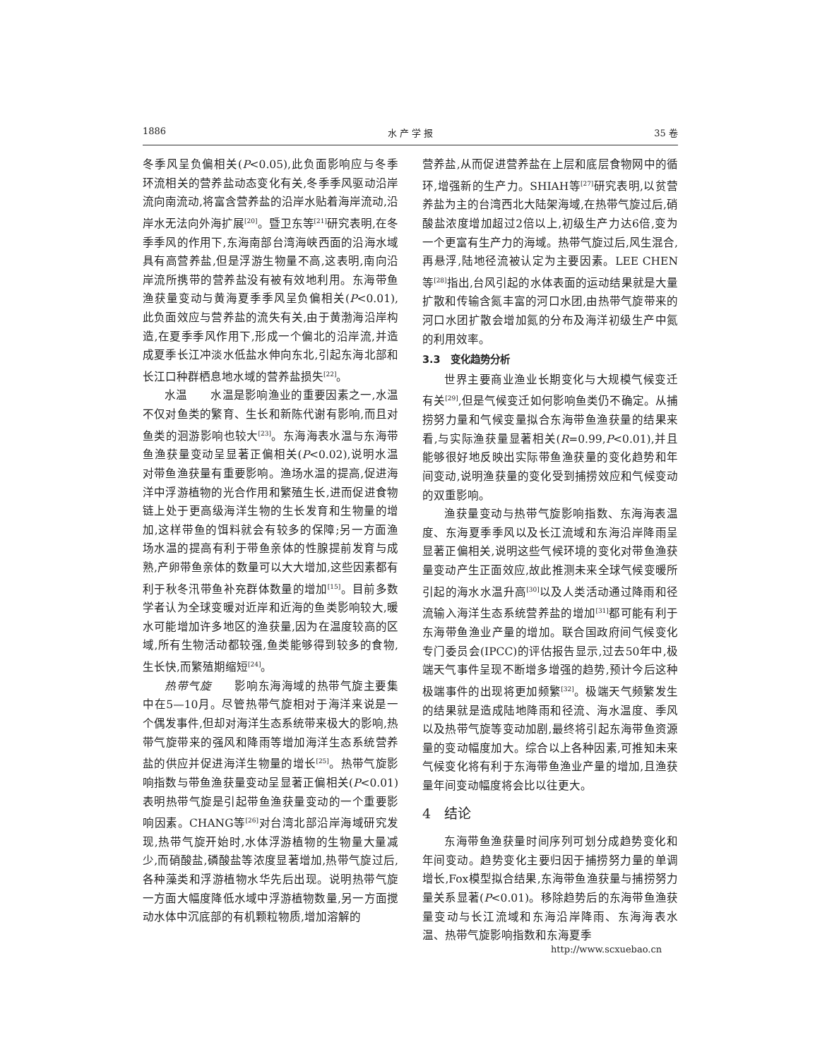1886 水 产 学 报 35 卷
冬季风呈负偏相关(P<0.05),此负面影响应与冬季环流相关的营养盐动态变化有关,冬季季风驱动沿岸流向南流动,将富含营养盐的沿岸水贴着海岸流动,沿岸水无法向外海扩展<sup>[20]</sup>。暨卫东等<sup>[21]</sup>研究表明,在冬季季风的作用下,东海南部台湾海峡西面的沿海水域具有高营养盐,但是浮游生物量不高,这表明,南向沿岸流所携带的营养盐没有被有效地利用。东海带鱼渔获量变动与黄海夏季季风呈负偏相关(P<0.01),此负面效应与营养盐的流失有关,由于黄渤海沿岸构造,在夏季季风作用下,形成一个偏北的沿岸流,并造成夏季长江冲淡水低盐水伸向东北,引起东海北部和长江口种群栖息地水域的营养盐损失<sup>[22]</sup>。
水温　　水温是影响渔业的重要因素之一,水温不仅对鱼类的繁育、生长和新陈代谢有影响,而且对鱼类的洄游影响也较大<sup>[23]</sup>。东海海表水温与东海带鱼渔获量变动呈显著正偏相关(P<0.02),说明水温对带鱼渔获量有重要影响。渔场水温的提高,促进海洋中浮游植物的光合作用和繁殖生长,进而促进食物链上处于更高级海洋生物的生长发育和生物量的增加,这样带鱼的饵料就会有较多的保障;另一方面渔场水温的提高有利于带鱼亲体的性腺提前发育与成熟,产卵带鱼亲体的数量可以大大增加,这些因素都有利于秋冬汛带鱼补充群体数量的增加<sup>[15]</sup>。目前多数学者认为全球变暖对近岸和近海的鱼类影响较大,暖水可能增加许多地区的渔获量,因为在温度较高的区域,所有生物活动都较强,鱼类能够得到较多的食物,生长快,而繁殖期缩短<sup>[24]</sup>。
热带气旋　　影响东海海域的热带气旋主要集中在5—10月。尽管热带气旋相对于海洋来说是一个偶发事件,但却对海洋生态系统带来极大的影响,热带气旋带来的强风和降雨等增加海洋生态系统营养盐的供应并促进海洋生物量的增长<sup>[25]</sup>。热带气旋影响指数与带鱼渔获量变动呈显著正偏相关(P<0.01)表明热带气旋是引起带鱼渔获量变动的一个重要影响因素。CHANG等<sup>[26]</sup>对台湾北部沿岸海域研究发现,热带气旋开始时,水体浮游植物的生物量大量减少,而硝酸盐,磷酸盐等浓度显著增加,热带气旋过后,各种藻类和浮游植物水华先后出现。说明热带气旋一方面大幅度降低水域中浮游植物数量,另一方面搅动水体中沉底部的有机颗粒物质,增加溶解的
营养盐,从而促进营养盐在上层和底层食物网中的循环,增强新的生产力。SHIAH等<sup>[27]</sup>研究表明,以贫营养盐为主的台湾西北大陆架海域,在热带气旋过后,硝酸盐浓度增加超过2倍以上,初级生产力达6倍,变为一个更富有生产力的海域。热带气旋过后,风生混合,再悬浮,陆地径流被认定为主要因素。LEE CHEN等<sup>[28]</sup>指出,台风引起的水体表面的运动结果就是大量扩散和传输含氮丰富的河口水团,由热带气旋带来的河口水团扩散会增加氮的分布及海洋初级生产中氮的利用效率。
3.3　变化趋势分析
世界主要商业渔业长期变化与大规模气候变迁有关<sup>[29]</sup>,但是气候变迁如何影响鱼类仍不确定。从捕捞努力量和气候变量拟合东海带鱼渔获量的结果来看,与实际渔获量显著相关(R=0.99,P<0.01),并且能够很好地反映出实际带鱼渔获量的变化趋势和年间变动,说明渔获量的变化受到捕捞效应和气候变动的双重影响。
渔获量变动与热带气旋影响指数、东海海表温度、东海夏季季风以及长江流域和东海沿岸降雨呈显著正偏相关,说明这些气候环境的变化对带鱼渔获量变动产生正面效应,故此推测未来全球气候变暖所引起的海水水温升高<sup>[30]</sup>以及人类活动通过降雨和径流输入海洋生态系统营养盐的增加<sup>[31]</sup>都可能有利于东海带鱼渔业产量的增加。联合国政府间气候变化专门委员会(IPCC)的评估报告显示,过去50年中,极端天气事件呈现不断增多增强的趋势,预计今后这种极端事件的出现将更加频繁<sup>[32]</sup>。极端天气频繁发生的结果就是造成陆地降雨和径流、海水温度、季风以及热带气旋等变动加剧,最终将引起东海带鱼资源量的变动幅度加大。综合以上各种因素,可推知未来气候变化将有利于东海带鱼渔业产量的增加,且渔获量年间变动幅度将会比以往更大。
4　结论
东海带鱼渔获量时间序列可划分成趋势变化和年间变动。趋势变化主要归因于捕捞努力量的单调增长,Fox模型拟合结果,东海带鱼渔获量与捕捞努力量关系显著(P<0.01)。移除趋势后的东海带鱼渔获量变动与长江流域和东海沿岸降雨、东海海表水温、热带气旋影响指数和东海夏季
http://www.scxuebao.cn